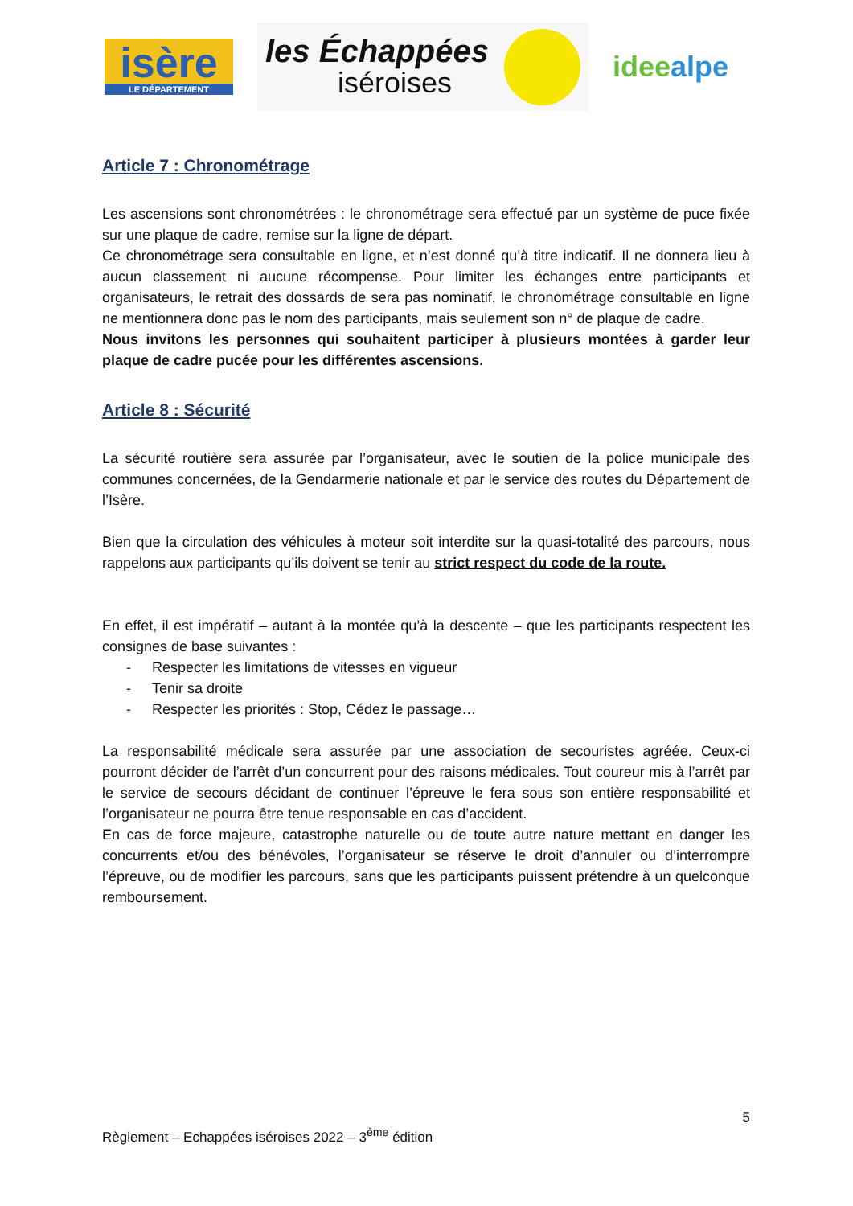isère
LE DÉPARTEMENT
les Échappées
iséroises
ideealpe
Article 7 : Chronométrage
Les ascensions sont chronométrées : le chronométrage sera effectué par un système de puce fixée sur une plaque de cadre, remise sur la ligne de départ.
Ce chronométrage sera consultable en ligne, et n’est donné qu’à titre indicatif. Il ne donnera lieu à aucun classement ni aucune récompense. Pour limiter les échanges entre participants et organisateurs, le retrait des dossards de sera pas nominatif, le chronométrage consultable en ligne ne mentionnera donc pas le nom des participants, mais seulement son n° de plaque de cadre.
Nous invitons les personnes qui souhaitent participer à plusieurs montées à garder leur plaque de cadre pucée pour les différentes ascensions.
Article 8 : Sécurité
La sécurité routière sera assurée par l’organisateur, avec le soutien de la police municipale des communes concernées, de la Gendarmerie nationale et par le service des routes du Département de l’Isère.
Bien que la circulation des véhicules à moteur soit interdite sur la quasi-totalité des parcours, nous rappelons aux participants qu’ils doivent se tenir au strict respect du code de la route.
En effet, il est impératif – autant à la montée qu’à la descente – que les participants respectent les consignes de base suivantes :
- Respecter les limitations de vitesses en vigueur
- Tenir sa droite
- Respecter les priorités : Stop, Cédez le passage…
La responsabilité médicale sera assurée par une association de secouristes agréée. Ceux-ci pourront décider de l’arrêt d’un concurrent pour des raisons médicales. Tout coureur mis à l’arrêt par le service de secours décidant de continuer l’épreuve le fera sous son entière responsabilité et l’organisateur ne pourra être tenue responsable en cas d’accident.
En cas de force majeure, catastrophe naturelle ou de toute autre nature mettant en danger les concurrents et/ou des bénévoles, l’organisateur se réserve le droit d’annuler ou d’interrompre l’épreuve, ou de modifier les parcours, sans que les participants puissent prétendre à un quelconque remboursement.
5
Règlement – Echappées iséroises 2022 – 3<sup>ème</sup> édition